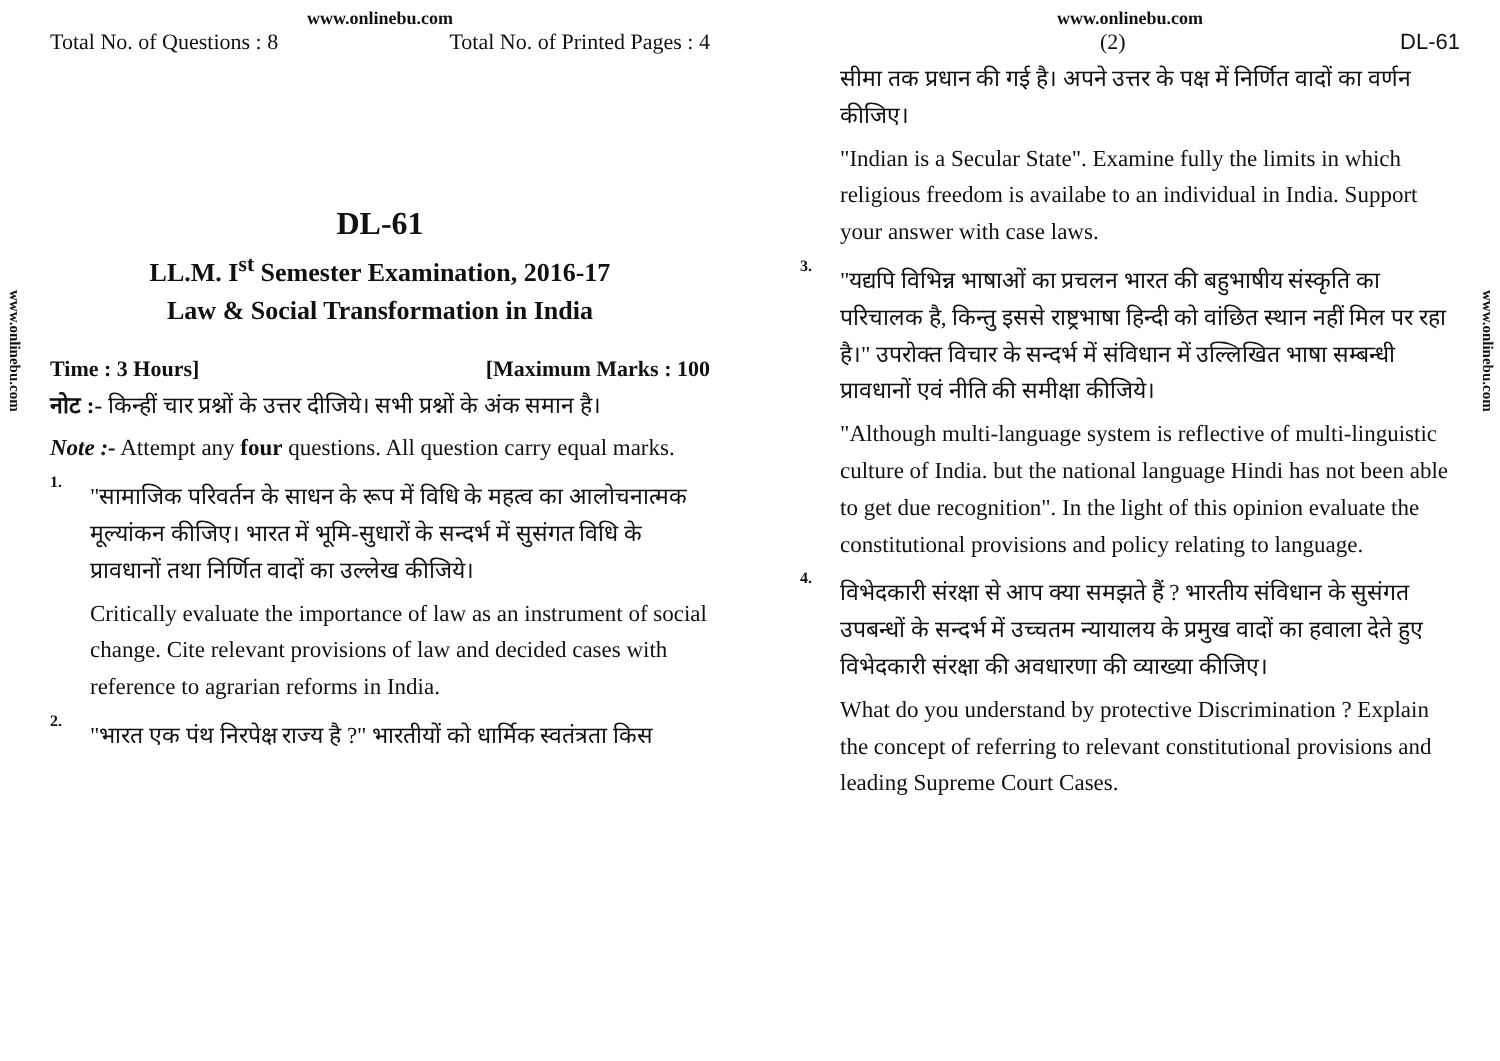www.onlinebu.com
Total No. of Questions : 8 Total No. of Printed Pages : 4
www.onlinebu.com
DL-61
LL.M. I<sup>st</sup> Semester Examination, 2016-17
Law & Social Transformation in India
Time : 3 Hours] [Maximum Marks : 100
नोट :- किन्हीं चार प्रश्नों के उत्तर दीजिये। सभी प्रश्नों के अंक समान है।
Note :- Attempt any four questions. All question carry equal marks.
1.
"सामाजिक परिवर्तन के साधन के रूप में विधि के महत्व का आलोचनात्मक मूल्यांकन कीजिए। भारत में भूमि-सुधारों के सन्दर्भ में सुसंगत विधि के प्रावधानों तथा निर्णित वादों का उल्लेख कीजिये।
Critically evaluate the importance of law as an instrument of social change. Cite relevant provisions of law and decided cases with reference to agrarian reforms in India.
2.
"भारत एक पंथ निरपेक्ष राज्य है ?" भारतीयों को धार्मिक स्वतंत्रता किस
www.onlinebu.com
(2) DL-61
www.onlinebu.com
सीमा तक प्रधान की गई है। अपने उत्तर के पक्ष में निर्णित वादों का वर्णन कीजिए।
"Indian is a Secular State". Examine fully the limits in which religious freedom is availabe to an individual in India. Support your answer with case laws.
3.
"यद्यपि विभिन्न भाषाओं का प्रचलन भारत की बहुभाषीय संस्कृति का परिचालक है, किन्तु इससे राष्ट्रभाषा हिन्दी को वांछित स्थान नहीं मिल पर रहा है।" उपरोक्त विचार के सन्दर्भ में संविधान में उल्लिखित भाषा सम्बन्धी प्रावधानों एवं नीति की समीक्षा कीजिये।
"Although multi-language system is reflective of multi-linguistic culture of India. but the national language Hindi has not been able to get due recognition". In the light of this opinion evaluate the constitutional provisions and policy relating to language.
4.
विभेदकारी संरक्षा से आप क्या समझते हैं ? भारतीय संविधान के सुसंगत उपबन्धों के सन्दर्भ में उच्चतम न्यायालय के प्रमुख वादों का हवाला देते हुए विभेदकारी संरक्षा की अवधारणा की व्याख्या कीजिए।
What do you understand by protective Discrimination ? Explain the concept of referring to relevant constitutional provisions and leading Supreme Court Cases.